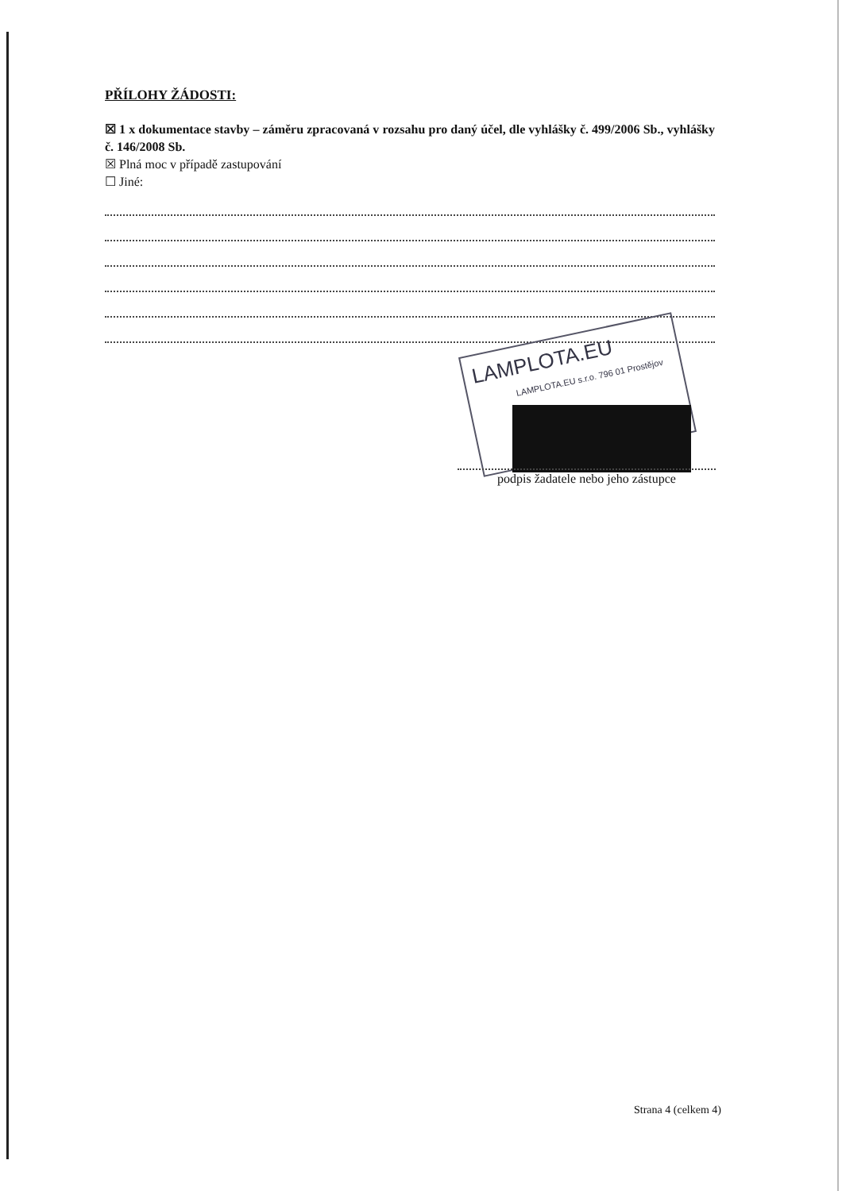PŘÍLOHY ŽÁDOSTI:
☒ 1 x dokumentace stavby – záměru zpracovaná v rozsahu pro daný účel, dle vyhlášky č. 499/2006 Sb., vyhlášky č. 146/2008 Sb.
☒ Plná moc v případě zastupování
☐ Jiné:
LAMPLOTA.EU
LAMPLOTA.EU s.r.o. 796 01 Prostějov
podpis žadatele nebo jeho zástupce
Strana 4 (celkem 4)